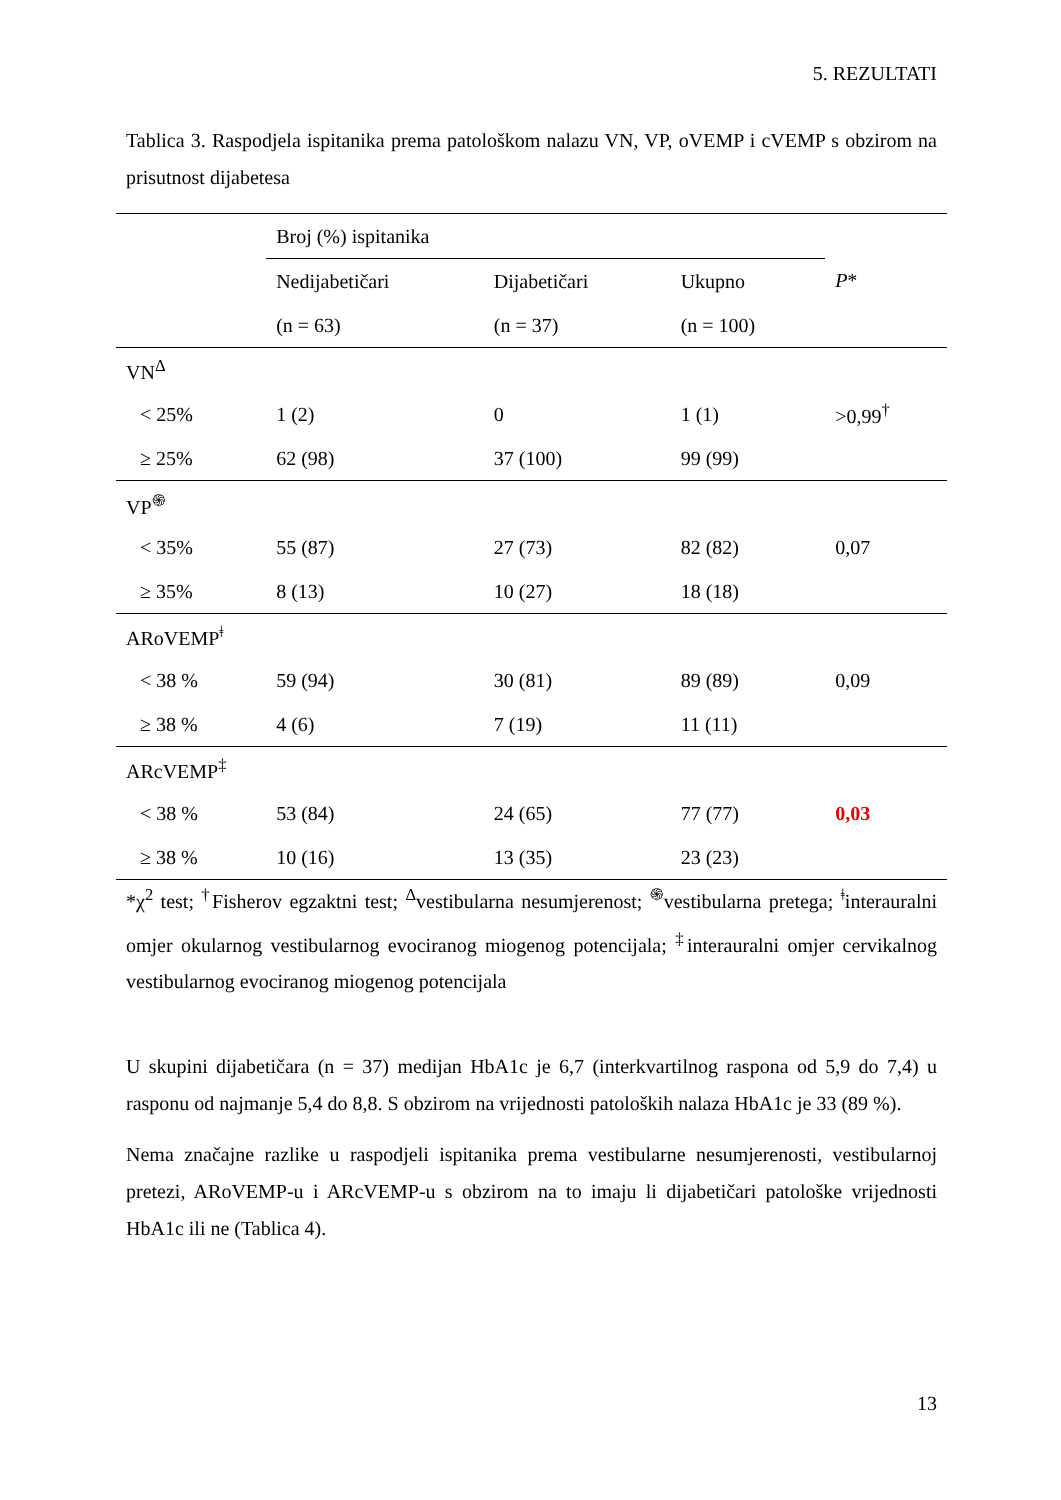5. REZULTATI
Tablica 3. Raspodjela ispitanika prema patološkom nalazu VN, VP, oVEMP i cVEMP s obzirom na prisutnost dijabetesa
| | Broj (%) ispitanika | | | P * |
| --- | --- | --- | --- | --- |
| | Nedijabetičari | Dijabetičari | Ukupno | |
| | (n = 63) | (n = 37) | (n = 100) | |
| VN<sup>Δ</sup> | | | | |
| < 25% | 1 (2) | 0 | 1 (1) | >0,99<sup>†</sup> |
| ≥ 25% | 62 (98) | 37 (100) | 99 (99) | |
| VP<sup>֍</sup> | | | | |
| < 35% | 55 (87) | 27 (73) | 82 (82) | 0,07 |
| ≥ 35% | 8 (13) | 10 (27) | 18 (18) | |
| ARoVEMP<sup>ǂ</sup> | | | | |
| < 38 % | 59 (94) | 30 (81) | 89 (89) | 0,09 |
| ≥ 38 % | 4 (6) | 7 (19) | 11 (11) | |
| ARcVEMP<sup>‡</sup> | | | | |
| < 38 % | 53 (84) | 24 (65) | 77 (77) | 0,03 |
| ≥ 38 % | 10 (16) | 13 (35) | 23 (23) | |
*χ<sup>2</sup> test; <sup>†</sup>Fisherov egzaktni test; <sup>Δ</sup>vestibularna nesumjerenost; <sup>֍</sup>vestibularna pretega; <sup>ǂ</sup>interauralni omjer okularnog vestibularnog evociranog miogenog potencijala; <sup>‡</sup>interauralni omjer cervikalnog vestibularnog evociranog miogenog potencijala
U skupini dijabetičara (n = 37) medijan HbA1c je 6,7 (interkvartilnog raspona od 5,9 do 7,4) u rasponu od najmanje 5,4 do 8,8. S obzirom na vrijednosti patoloških nalaza HbA1c je 33 (89 %).
Nema značajne razlike u raspodjeli ispitanika prema vestibularne nesumjerenosti, vestibularnoj pretezi, ARoVEMP-u i ARcVEMP-u s obzirom na to imaju li dijabetičari patološke vrijednosti HbA1c ili ne (Tablica 4).
13